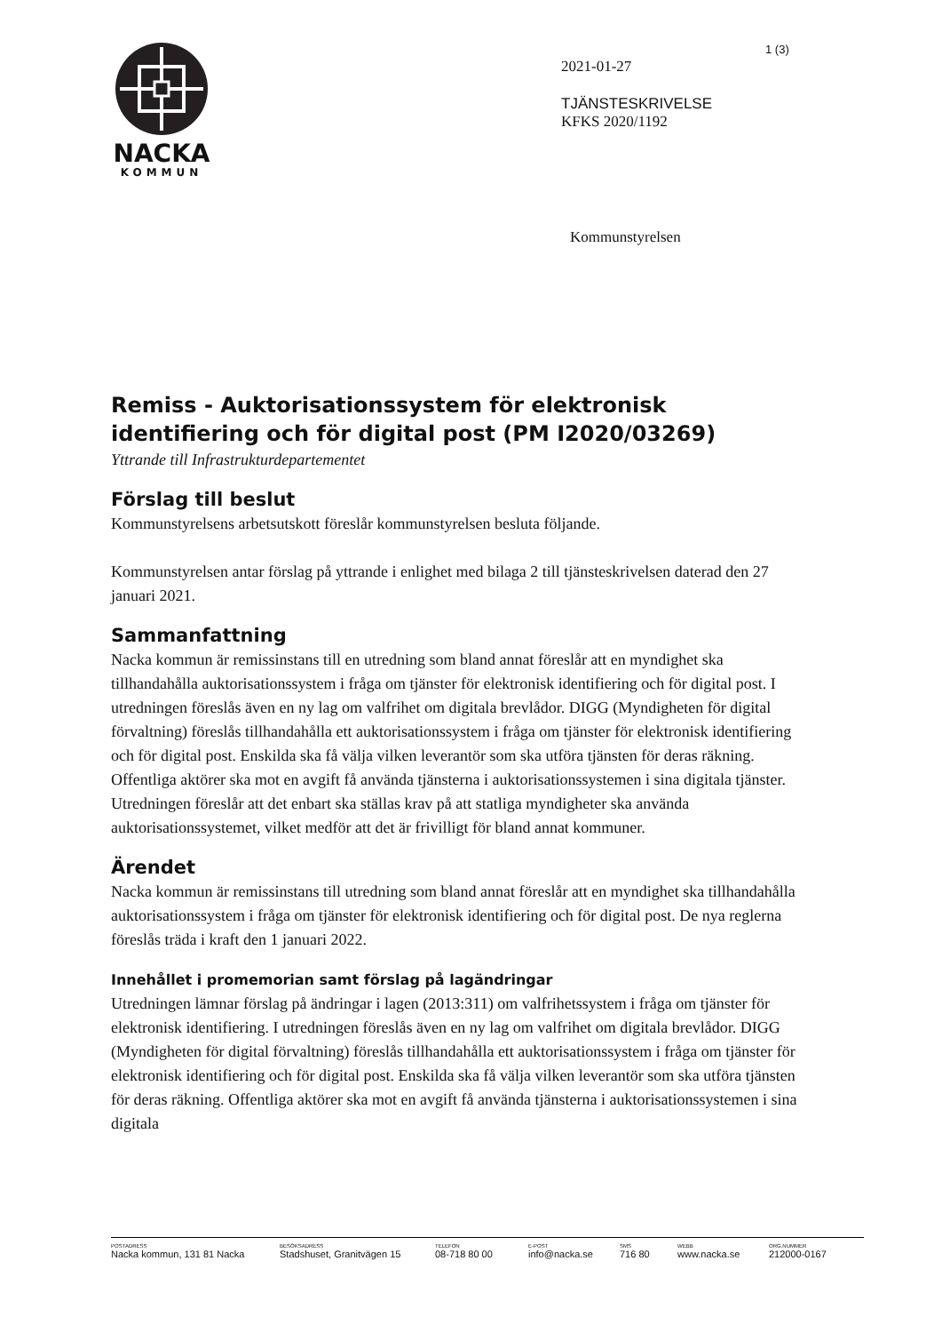1 (3)
NACKA
KOMMUN
2021-01-27
TJÄNSTESKRIVELSE
KFKS 2020/1192
Kommunstyrelsen
Remiss - Auktorisationssystem för elektronisk identifiering och för digital post (PM I2020/03269)
Yttrande till Infrastrukturdepartementet
Förslag till beslut
Kommunstyrelsens arbetsutskott föreslår kommunstyrelsen besluta följande.
Kommunstyrelsen antar förslag på yttrande i enlighet med bilaga 2 till tjänsteskrivelsen daterad den 27 januari 2021.
Sammanfattning
Nacka kommun är remissinstans till en utredning som bland annat föreslår att en myndighet ska tillhandahålla auktorisationssystem i fråga om tjänster för elektronisk identifiering och för digital post. I utredningen föreslås även en ny lag om valfrihet om digitala brevlådor. DIGG (Myndigheten för digital förvaltning) föreslås tillhandahålla ett auktorisationssystem i fråga om tjänster för elektronisk identifiering och för digital post. Enskilda ska få välja vilken leverantör som ska utföra tjänsten för deras räkning. Offentliga aktörer ska mot en avgift få använda tjänsterna i auktorisationssystemen i sina digitala tjänster. Utredningen föreslår att det enbart ska ställas krav på att statliga myndigheter ska använda auktorisationssystemet, vilket medför att det är frivilligt för bland annat kommuner.
Ärendet
Nacka kommun är remissinstans till utredning som bland annat föreslår att en myndighet ska tillhandahålla auktorisationssystem i fråga om tjänster för elektronisk identifiering och för digital post. De nya reglerna föreslås träda i kraft den 1 januari 2022.
Innehållet i promemorian samt förslag på lagändringar
Utredningen lämnar förslag på ändringar i lagen (2013:311) om valfrihetssystem i fråga om tjänster för elektronisk identifiering. I utredningen föreslås även en ny lag om valfrihet om digitala brevlådor. DIGG (Myndigheten för digital förvaltning) föreslås tillhandahålla ett auktorisationssystem i fråga om tjänster för elektronisk identifiering och för digital post. Enskilda ska få välja vilken leverantör som ska utföra tjänsten för deras räkning. Offentliga aktörer ska mot en avgift få använda tjänsterna i auktorisationssystemen i sina digitala
POSTADRESS
Nacka kommun, 131 81 Nacka
BESÖKSADRESS
Stadshuset, Granitvägen 15
TELEFON
08-718 80 00
E-POST
info@nacka.se
SMS
716 80
WEBB
www.nacka.se
ORG.NUMMER
212000-0167